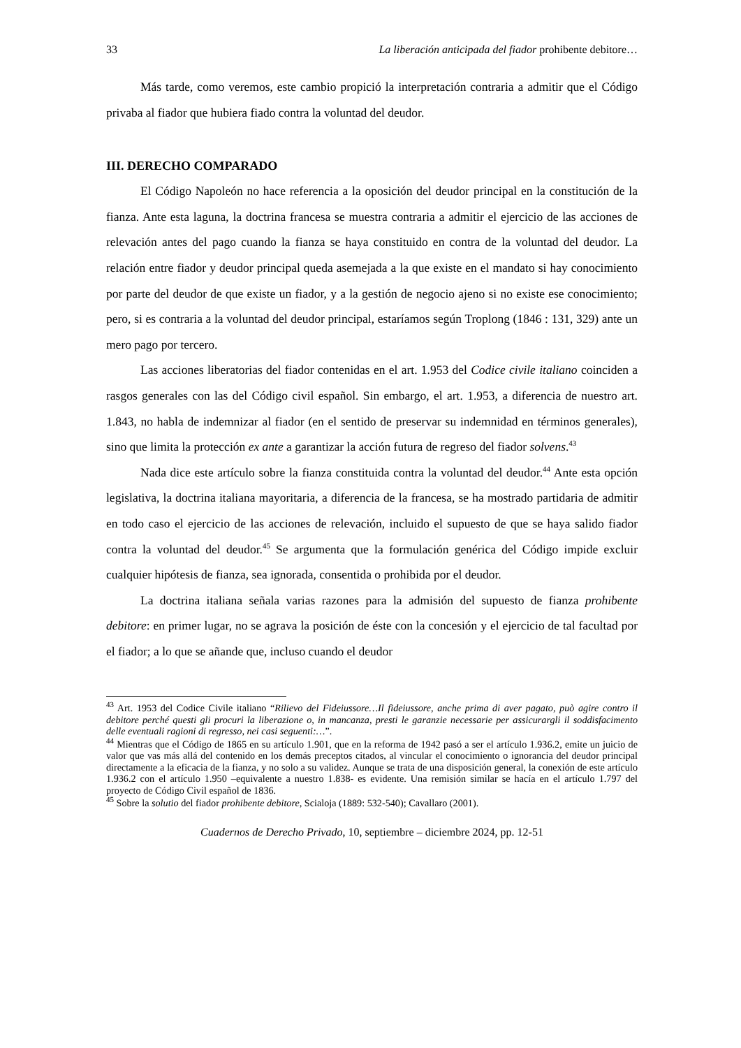33 La liberación anticipada del fiador prohibente debitore…
Más tarde, como veremos, este cambio propició la interpretación contraria a admitir que el Código privaba al fiador que hubiera fiado contra la voluntad del deudor.
III. DERECHO COMPARADO
El Código Napoleón no hace referencia a la oposición del deudor principal en la constitución de la fianza. Ante esta laguna, la doctrina francesa se muestra contraria a admitir el ejercicio de las acciones de relevación antes del pago cuando la fianza se haya constituido en contra de la voluntad del deudor. La relación entre fiador y deudor principal queda asemejada a la que existe en el mandato si hay conocimiento por parte del deudor de que existe un fiador, y a la gestión de negocio ajeno si no existe ese conocimiento; pero, si es contraria a la voluntad del deudor principal, estaríamos según Troplong (1846 : 131, 329) ante un mero pago por tercero.
Las acciones liberatorias del fiador contenidas en el art. 1.953 del Codice civile italiano coinciden a rasgos generales con las del Código civil español. Sin embargo, el art. 1.953, a diferencia de nuestro art. 1.843, no habla de indemnizar al fiador (en el sentido de preservar su indemnidad en términos generales), sino que limita la protección ex ante a garantizar la acción futura de regreso del fiador solvens.<sup>43</sup>
Nada dice este artículo sobre la fianza constituida contra la voluntad del deudor.<sup>44</sup> Ante esta opción legislativa, la doctrina italiana mayoritaria, a diferencia de la francesa, se ha mostrado partidaria de admitir en todo caso el ejercicio de las acciones de relevación, incluido el supuesto de que se haya salido fiador contra la voluntad del deudor.<sup>45</sup> Se argumenta que la formulación genérica del Código impide excluir cualquier hipótesis de fianza, sea ignorada, consentida o prohibida por el deudor.
La doctrina italiana señala varias razones para la admisión del supuesto de fianza prohibente debitore: en primer lugar, no se agrava la posición de éste con la concesión y el ejercicio de tal facultad por el fiador; a lo que se añande que, incluso cuando el deudor
<sup>43</sup> Art. 1953 del Codice Civile italiano “Rilievo del Fideiussore…Il fideiussore, anche prima di aver pagato, può agire contro il debitore perché questi gli procuri la liberazione o, in mancanza, presti le garanzie necessarie per assicurargli il soddisfacimento delle eventuali ragioni di regresso, nei casi seguenti:…”.
<sup>44</sup> Mientras que el Código de 1865 en su artículo 1.901, que en la reforma de 1942 pasó a ser el artículo 1.936.2, emite un juicio de valor que vas más allá del contenido en los demás preceptos citados, al vincular el conocimiento o ignorancia del deudor principal directamente a la eficacia de la fianza, y no solo a su validez. Aunque se trata de una disposición general, la conexión de este artículo 1.936.2 con el artículo 1.950 –equivalente a nuestro 1.838- es evidente. Una remisión similar se hacía en el artículo 1.797 del proyecto de Código Civil español de 1836.
<sup>45</sup> Sobre la solutio del fiador prohibente debitore, Scialoja (1889: 532-540); Cavallaro (2001).
Cuadernos de Derecho Privado, 10, septiembre – diciembre 2024, pp. 12-51